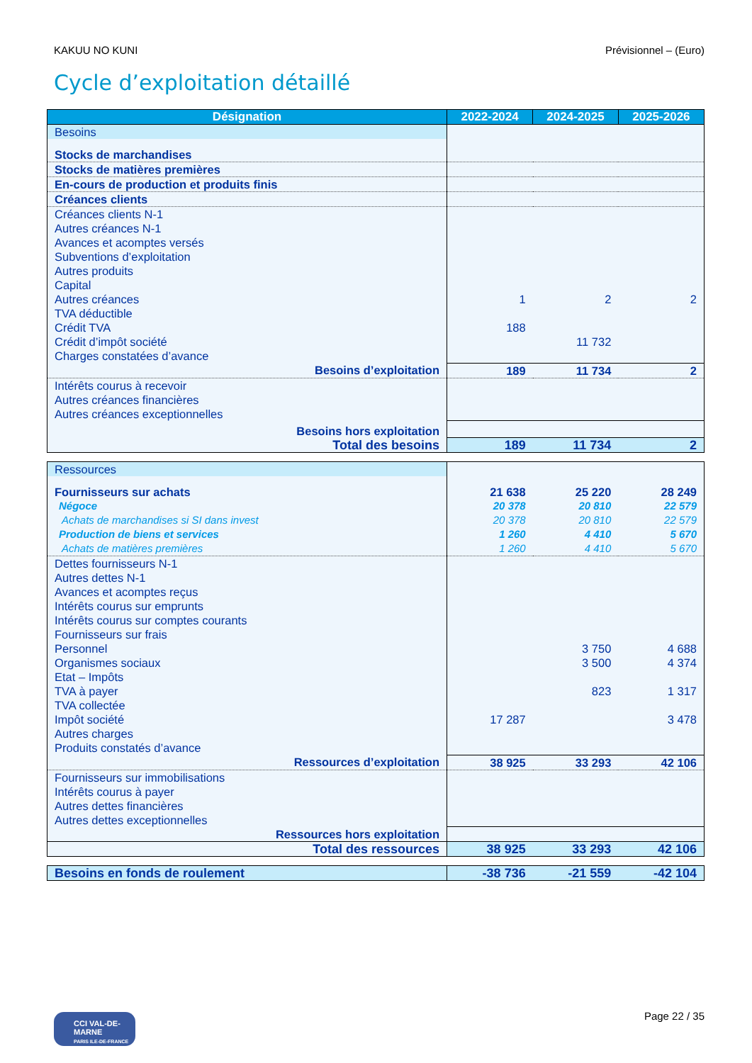KAKUU NO KUNI Prévisionnel – (Euro)
Cycle d’exploitation détaillé
| Désignation | 2022-2024 | 2024-2025 | 2025-2026 |
| --- | --- | --- | --- |
| Besoins | | | |
| Stocks de marchandises | | | |
| Stocks de matières premières | | | |
| En-cours de production et produits finis | | | |
| Créances clients | | | |
| Créances clients N-1 | | | |
| Autres créances N-1 | | | |
| Avances et acomptes versés | | | |
| Subventions d’exploitation | | | |
| Autres produits | | | |
| Capital | | | |
| Autres créances | 1 | 2 | 2 |
| TVA déductible | | | |
| Crédit TVA | 188 | | |
| Crédit d’impôt société | | 11 732 | |
| Charges constatées d’avance | | | |
| Besoins d’exploitation | 189 | 11 734 | 2 |
| Intérêts courus à recevoir | | | |
| Autres créances financières | | | |
| Autres créances exceptionnelles | | | |
| Besoins hors exploitation | | | |
| Total des besoins | 189 | 11 734 | 2 |
| Ressources | | | |
| Fournisseurs sur achats | 21 638 | 25 220 | 28 249 |
| Négoce | 20 378 | 20 810 | 22 579 |
| Achats de marchandises si SI dans invest | 20 378 | 20 810 | 22 579 |
| Production de biens et services | 1 260 | 4 410 | 5 670 |
| Achats de matières premières | 1 260 | 4 410 | 5 670 |
| Dettes fournisseurs N-1 | | | |
| Autres dettes N-1 | | | |
| Avances et acomptes reçus | | | |
| Intérêts courus sur emprunts | | | |
| Intérêts courus sur comptes courants | | | |
| Fournisseurs sur frais | | | |
| Personnel | | 3 750 | 4 688 |
| Organismes sociaux | | 3 500 | 4 374 |
| Etat – Impôts | | | |
| TVA à payer | | 823 | 1 317 |
| TVA collectée | | | |
| Impôt société | 17 287 | | 3 478 |
| Autres charges | | | |
| Produits constatés d’avance | | | |
| Ressources d’exploitation | 38 925 | 33 293 | 42 106 |
| Fournisseurs sur immobilisations | | | |
| Intérêts courus à payer | | | |
| Autres dettes financières | | | |
| Autres dettes exceptionnelles | | | |
| Ressources hors exploitation | | | |
| Total des ressources | 38 925 | 33 293 | 42 106 |
| Besoins en fonds de roulement | -38 736 | -21 559 | -42 104 |
CCI VAL-DE-MARNE
PARIS ILE-DE-FRANCE
Page 22 / 35